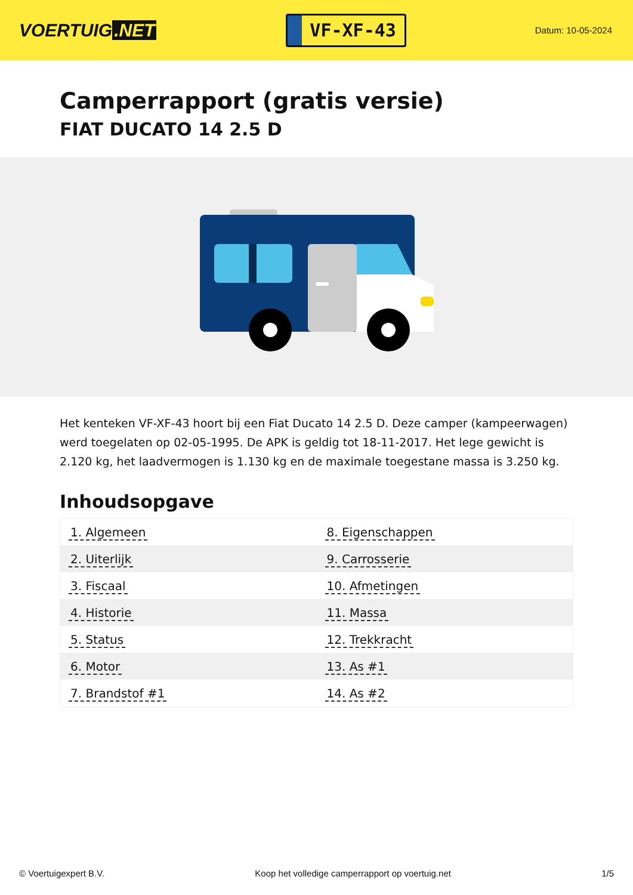VOERTUIG.NET
VF-XF-43
Datum: 10-05-2024
Camperrapport (gratis versie)
FIAT DUCATO 14 2.5 D
Het kenteken VF-XF-43 hoort bij een Fiat Ducato 14 2.5 D. Deze camper (kampeerwagen) werd toegelaten op 02-05-1995. De APK is geldig tot 18-11-2017. Het lege gewicht is 2.120 kg, het laadvermogen is 1.130 kg en de maximale toegestane massa is 3.250 kg.
Inhoudsopgave
| 1. Algemeen | 8. Eigenschappen |
| 2. Uiterlijk | 9. Carrosserie |
| 3. Fiscaal | 10. Afmetingen |
| 4. Historie | 11. Massa |
| 5. Status | 12. Trekkracht |
| 6. Motor | 13. As #1 |
| 7. Brandstof #1 | 14. As #2 |
© Voertuigexpert B.V. Koop het volledige camperrapport op voertuig.net 1/5